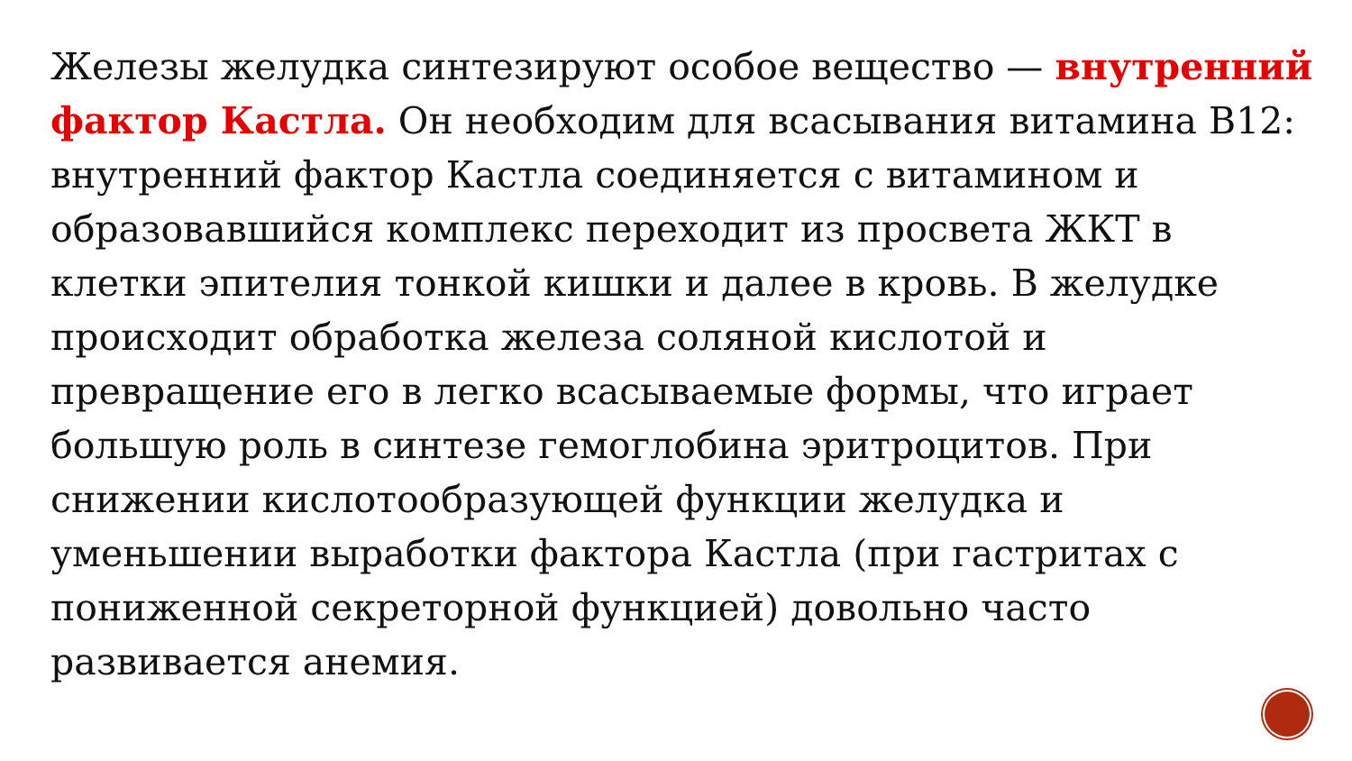Железы желудка синтезируют особое вещество — внутренний фактор Кастла. Он необходим для всасывания витамина В12: внутренний фактор Кастла соединяется с витамином и образовавшийся комплекс переходит из просвета ЖКТ в клетки эпителия тонкой кишки и далее в кровь. В желудке происходит обработка железа соляной кислотой и превращение его в легко всасываемые формы, что играет большую роль в синтезе гемоглобина эритроцитов. При снижении кислотообразующей функции желудка и уменьшении выработки фактора Кастла (при гастритах с пониженной секреторной функцией) довольно часто развивается анемия.